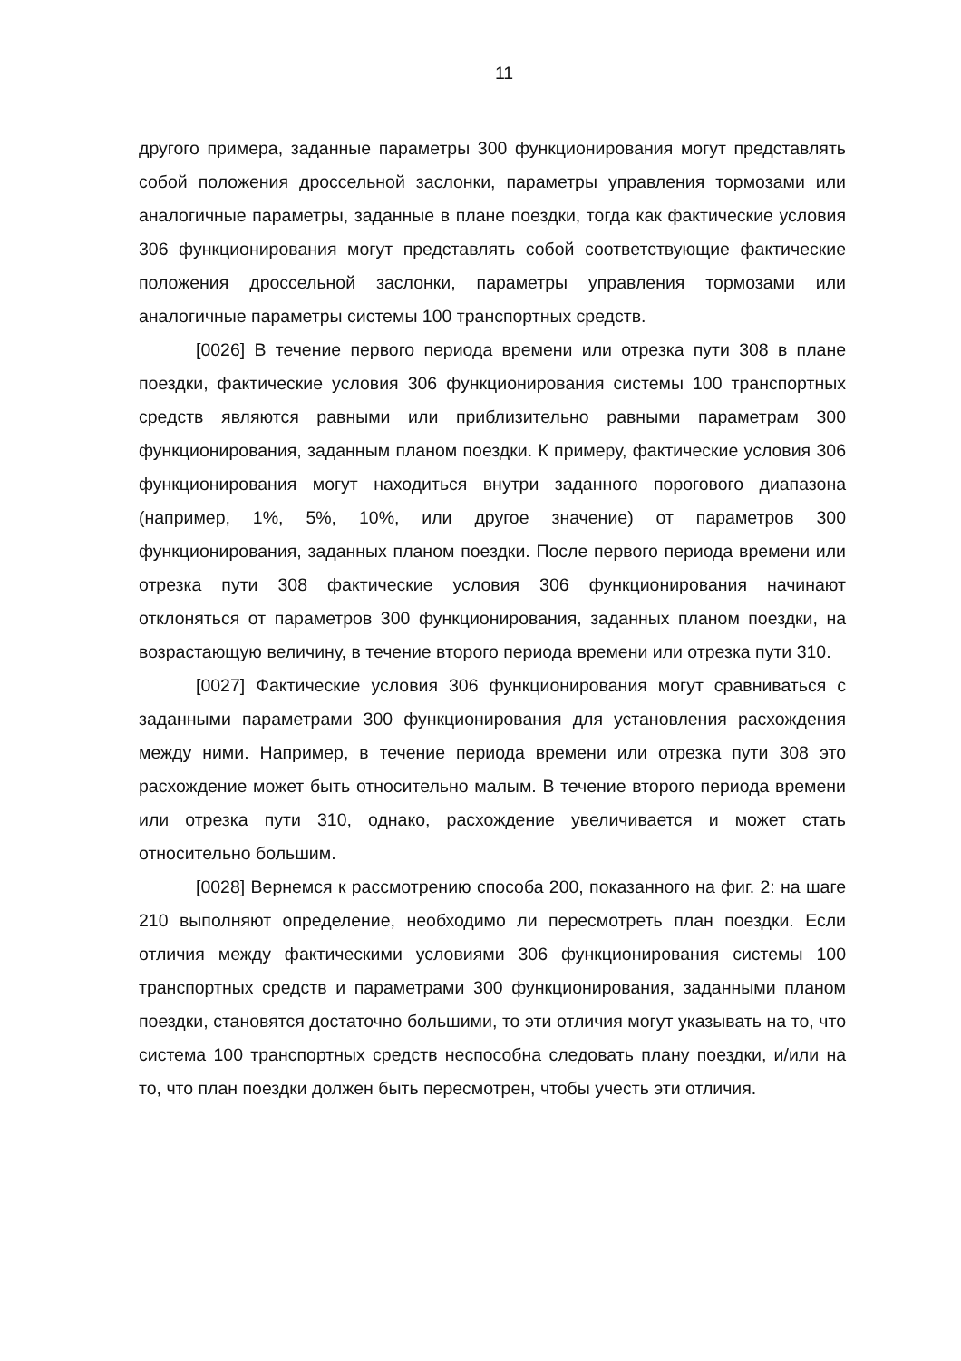11
другого примера, заданные параметры 300 функционирования могут представлять собой положения дроссельной заслонки, параметры управления тормозами или аналогичные параметры, заданные в плане поездки, тогда как фактические условия 306 функционирования могут представлять собой соответствующие фактические положения дроссельной заслонки, параметры управления тормозами или аналогичные параметры системы 100 транспортных средств.
[0026] В течение первого периода времени или отрезка пути 308 в плане поездки, фактические условия 306 функционирования системы 100 транспортных средств являются равными или приблизительно равными параметрам 300 функционирования, заданным планом поездки. К примеру, фактические условия 306 функционирования могут находиться внутри заданного порогового диапазона (например, 1%, 5%, 10%, или другое значение) от параметров 300 функционирования, заданных планом поездки. После первого периода времени или отрезка пути 308 фактические условия 306 функционирования начинают отклоняться от параметров 300 функционирования, заданных планом поездки, на возрастающую величину, в течение второго периода времени или отрезка пути 310.
[0027] Фактические условия 306 функционирования могут сравниваться с заданными параметрами 300 функционирования для установления расхождения между ними. Например, в течение периода времени или отрезка пути 308 это расхождение может быть относительно малым. В течение второго периода времени или отрезка пути 310, однако, расхождение увеличивается и может стать относительно большим.
[0028] Вернемся к рассмотрению способа 200, показанного на фиг. 2: на шаге 210 выполняют определение, необходимо ли пересмотреть план поездки. Если отличия между фактическими условиями 306 функционирования системы 100 транспортных средств и параметрами 300 функционирования, заданными планом поездки, становятся достаточно большими, то эти отличия могут указывать на то, что система 100 транспортных средств неспособна следовать плану поездки, и/или на то, что план поездки должен быть пересмотрен, чтобы учесть эти отличия.